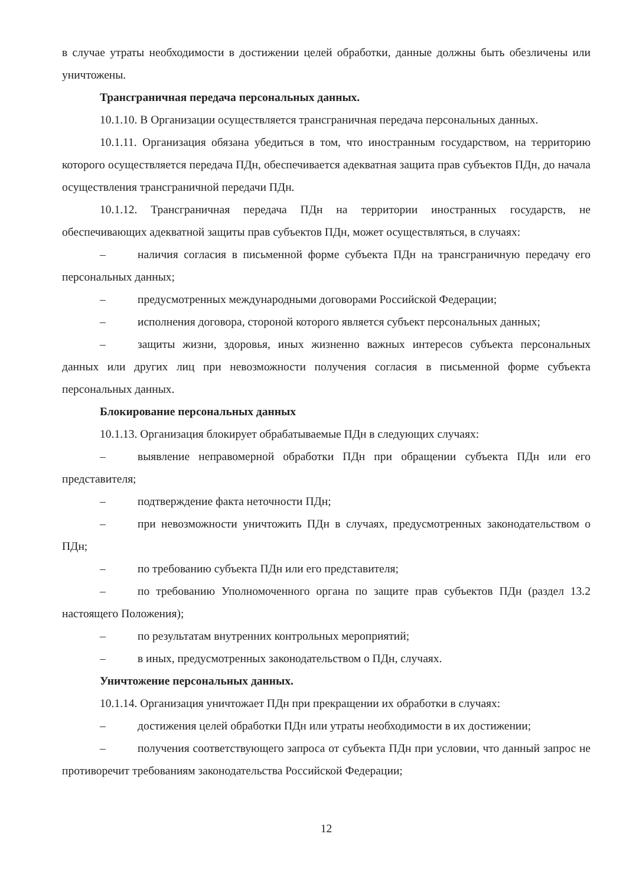в случае утраты необходимости в достижении целей обработки, данные должны быть обезличены или уничтожены.
Трансграничная передача персональных данных.
10.1.10. В Организации осуществляется трансграничная передача персональных данных.
10.1.11. Организация обязана убедиться в том, что иностранным государством, на территорию которого осуществляется передача ПДн, обеспечивается адекватная защита прав субъектов ПДн, до начала осуществления трансграничной передачи ПДн.
10.1.12. Трансграничная передача ПДн на территории иностранных государств, не обеспечивающих адекватной защиты прав субъектов ПДн, может осуществляться, в случаях:
– наличия согласия в письменной форме субъекта ПДн на трансграничную передачу его персональных данных;
– предусмотренных международными договорами Российской Федерации;
– исполнения договора, стороной которого является субъект персональных данных;
– защиты жизни, здоровья, иных жизненно важных интересов субъекта персональных данных или других лиц при невозможности получения согласия в письменной форме субъекта персональных данных.
Блокирование персональных данных
10.1.13. Организация блокирует обрабатываемые ПДн в следующих случаях:
– выявление неправомерной обработки ПДн при обращении субъекта ПДн или его представителя;
– подтверждение факта неточности ПДн;
– при невозможности уничтожить ПДн в случаях, предусмотренных законодательством о ПДн;
– по требованию субъекта ПДн или его представителя;
– по требованию Уполномоченного органа по защите прав субъектов ПДн (раздел 13.2 настоящего Положения);
– по результатам внутренних контрольных мероприятий;
– в иных, предусмотренных законодательством о ПДн, случаях.
Уничтожение персональных данных.
10.1.14. Организация уничтожает ПДн при прекращении их обработки в случаях:
– достижения целей обработки ПДн или утраты необходимости в их достижении;
– получения соответствующего запроса от субъекта ПДн при условии, что данный запрос не противоречит требованиям законодательства Российской Федерации;
12